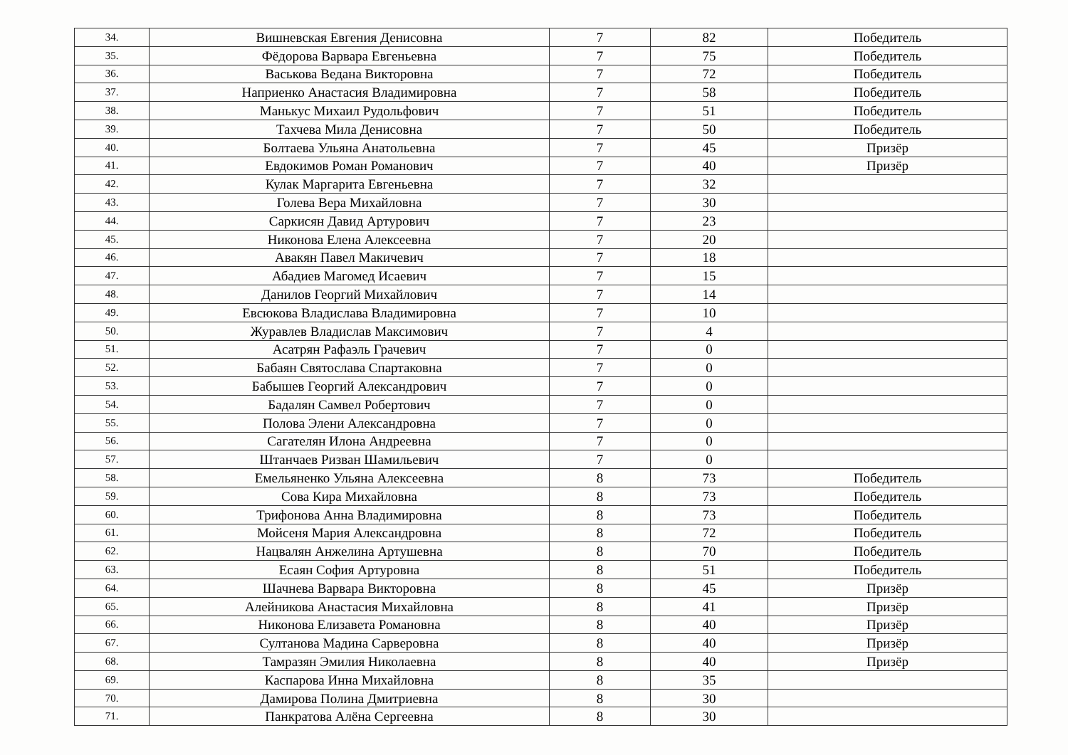| 34. | Вишневская Евгения Денисовна | 7 | 82 | Победитель |
| 35. | Фёдорова Варвара Евгеньевна | 7 | 75 | Победитель |
| 36. | Васькова Ведана Викторовна | 7 | 72 | Победитель |
| 37. | Наприенко Анастасия Владимировна | 7 | 58 | Победитель |
| 38. | Манькус Михаил Рудольфович | 7 | 51 | Победитель |
| 39. | Тахчева Мила Денисовна | 7 | 50 | Победитель |
| 40. | Болтаева Ульяна Анатольевна | 7 | 45 | Призёр |
| 41. | Евдокимов Роман Романович | 7 | 40 | Призёр |
| 42. | Кулак Маргарита Евгеньевна | 7 | 32 | |
| 43. | Голева Вера Михайловна | 7 | 30 | |
| 44. | Саркисян Давид Артурович | 7 | 23 | |
| 45. | Никонова Елена Алексеевна | 7 | 20 | |
| 46. | Авакян Павел Макичевич | 7 | 18 | |
| 47. | Абадиев Магомед Исаевич | 7 | 15 | |
| 48. | Данилов Георгий Михайлович | 7 | 14 | |
| 49. | Евсюкова Владислава Владимировна | 7 | 10 | |
| 50. | Журавлев Владислав Максимович | 7 | 4 | |
| 51. | Асатрян Рафаэль Грачевич | 7 | 0 | |
| 52. | Бабаян Святослава Спартаковна | 7 | 0 | |
| 53. | Бабышев Георгий Александрович | 7 | 0 | |
| 54. | Бадалян Самвел Робертович | 7 | 0 | |
| 55. | Полова Элени Александровна | 7 | 0 | |
| 56. | Сагателян Илона Андреевна | 7 | 0 | |
| 57. | Штанчаев Ризван Шамильевич | 7 | 0 | |
| 58. | Емельяненко Ульяна Алексеевна | 8 | 73 | Победитель |
| 59. | Сова Кира Михайловна | 8 | 73 | Победитель |
| 60. | Трифонова Анна Владимировна | 8 | 73 | Победитель |
| 61. | Мойсеня Мария Александровна | 8 | 72 | Победитель |
| 62. | Нацвалян Анжелина Артушевна | 8 | 70 | Победитель |
| 63. | Есаян София Артуровна | 8 | 51 | Победитель |
| 64. | Шачнева Варвара Викторовна | 8 | 45 | Призёр |
| 65. | Алейникова Анастасия Михайловна | 8 | 41 | Призёр |
| 66. | Никонова Елизавета Романовна | 8 | 40 | Призёр |
| 67. | Султанова Мадина Сарверовна | 8 | 40 | Призёр |
| 68. | Тамразян Эмилия Николаевна | 8 | 40 | Призёр |
| 69. | Каспарова Инна Михайловна | 8 | 35 | |
| 70. | Дамирова Полина Дмитриевна | 8 | 30 | |
| 71. | Панкратова Алёна Сергеевна | 8 | 30 | |